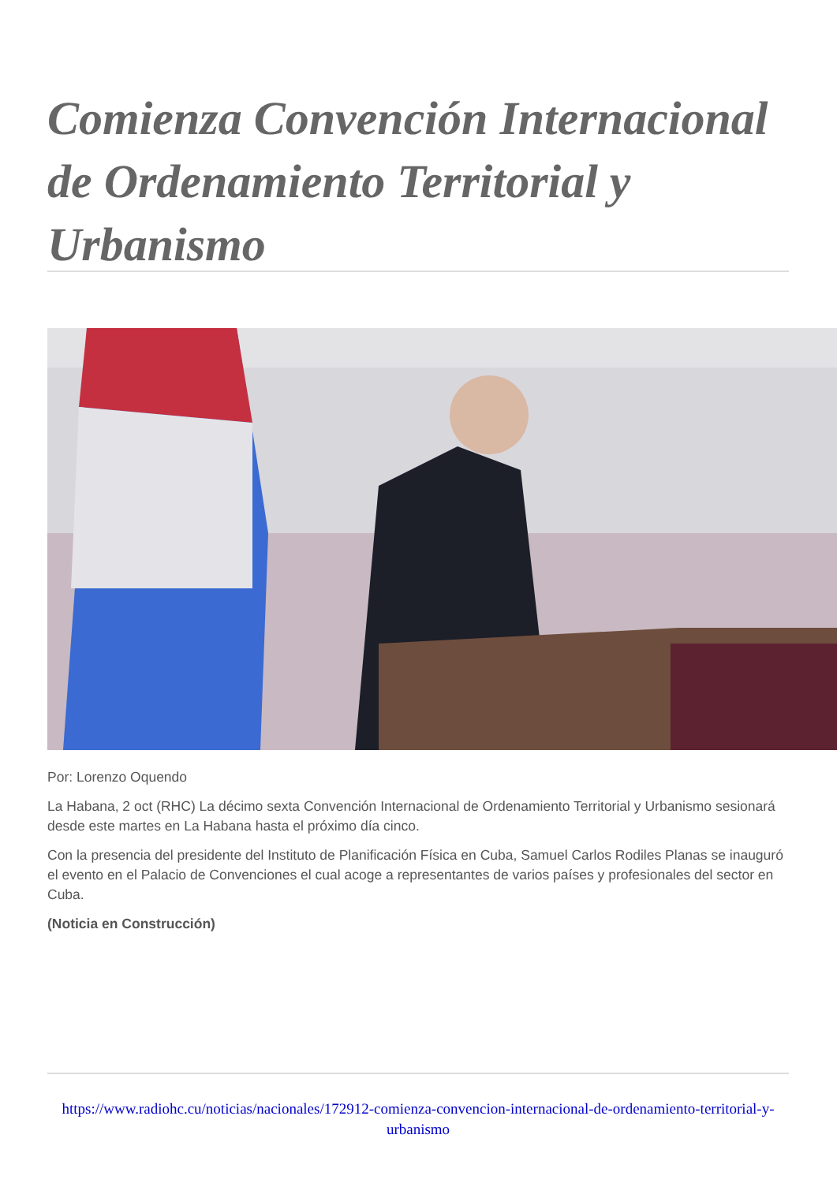Comienza Convención Internacional de Ordenamiento Territorial y Urbanismo
Por: Lorenzo Oquendo
La Habana, 2 oct (RHC) La décimo sexta Convención Internacional de Ordenamiento Territorial y Urbanismo sesionará desde este martes en La Habana hasta el próximo día cinco.
Con la presencia del presidente del Instituto de Planificación Física en Cuba, Samuel Carlos Rodiles Planas se inauguró el evento en el Palacio de Convenciones el cual acoge a representantes de varios países y profesionales del sector en Cuba.
(Noticia en Construcción)
https://www.radiohc.cu/noticias/nacionales/172912-comienza-convencion-internacional-de-ordenamiento-territorial-y-urbanismo